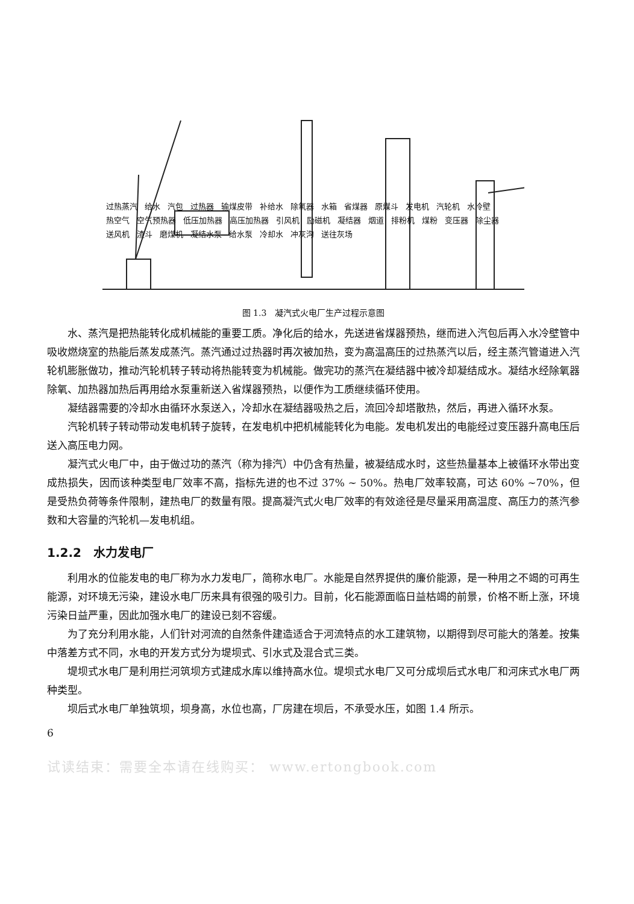过热蒸汽 给水 汽包 过热器 输煤皮带 补给水 除氧器 水箱 省煤器 原煤斗 发电机 汽轮机 水冷壁 热空气 空气预热器 低压加热器 高压加热器 引风机 励磁机 凝结器 烟道 排粉机 煤粉 变压器 除尘器 送风机 渣斗 磨煤机 凝结水泵 给水泵 冷却水 冲灰沟 送往灰场
图 1.3　凝汽式火电厂生产过程示意图
水、蒸汽是把热能转化成机械能的重要工质。净化后的给水，先送进省煤器预热，继而进入汽包后再入水冷壁管中吸收燃烧室的热能后蒸发成蒸汽。蒸汽通过过热器时再次被加热，变为高温高压的过热蒸汽以后，经主蒸汽管道进入汽轮机膨胀做功，推动汽轮机转子转动将热能转变为机械能。做完功的蒸汽在凝结器中被冷却凝结成水。凝结水经除氧器除氧、加热器加热后再用给水泵重新送入省煤器预热，以便作为工质继续循环使用。
凝结器需要的冷却水由循环水泵送入，冷却水在凝结器吸热之后，流回冷却塔散热，然后，再进入循环水泵。
汽轮机转子转动带动发电机转子旋转，在发电机中把机械能转化为电能。发电机发出的电能经过变压器升高电压后送入高压电力网。
凝汽式火电厂中，由于做过功的蒸汽（称为排汽）中仍含有热量，被凝结成水时，这些热量基本上被循环水带出变成热损失，因而该种类型电厂效率不高，指标先进的也不过 37% ~ 50%。热电厂效率较高，可达 60% ~70%，但是受热负荷等条件限制，建热电厂的数量有限。提高凝汽式火电厂效率的有效途径是尽量采用高温度、高压力的蒸汽参数和大容量的汽轮机—发电机组。
1.2.2　水力发电厂
利用水的位能发电的电厂称为水力发电厂，简称水电厂。水能是自然界提供的廉价能源，是一种用之不竭的可再生能源，对环境无污染，建设水电厂历来具有很强的吸引力。目前，化石能源面临日益枯竭的前景，价格不断上涨，环境污染日益严重，因此加强水电厂的建设已刻不容缓。
为了充分利用水能，人们针对河流的自然条件建造适合于河流特点的水工建筑物，以期得到尽可能大的落差。按集中落差方式不同，水电的开发方式分为堤坝式、引水式及混合式三类。
堤坝式水电厂是利用拦河筑坝方式建成水库以维持高水位。堤坝式水电厂又可分成坝后式水电厂和河床式水电厂两种类型。
坝后式水电厂单独筑坝，坝身高，水位也高，厂房建在坝后，不承受水压，如图 1.4 所示。
6
试读结束：需要全本请在线购买： www.ertongbook.com